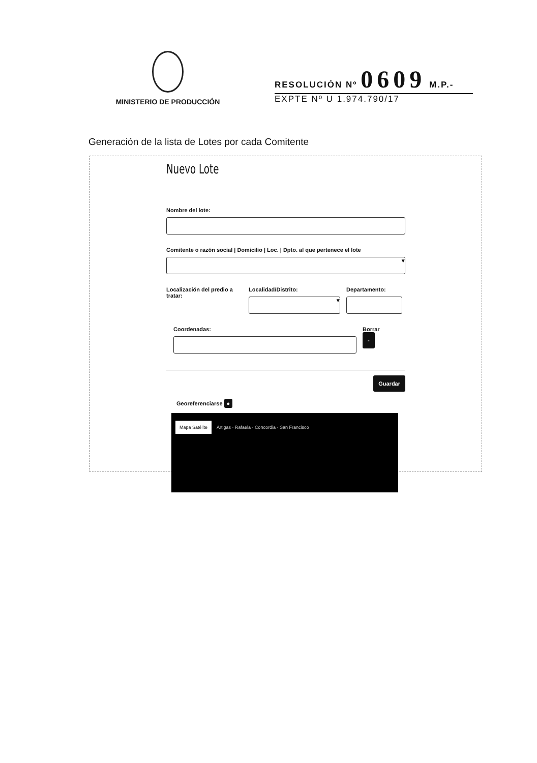MINISTERIO DE PRODUCCIÓN
RESOLUCIÓN Nº 0609 M.P.-
EXPTE Nº U 1.974.790/17
Generación de la lista de Lotes por cada Comitente
Nuevo Lote
Nombre del lote:
Comitente o razón social | Domicilio | Loc. | Dpto. al que pertenece el lote
▾
Localización del predio a tratar:
Localidad/Distrito:
▾
Departamento:
Coordenadas: Borrar
-
Guardar
Georeferenciarse ●
Mapa Satélite Artigas · Rafaela · Concordia · San Francisco